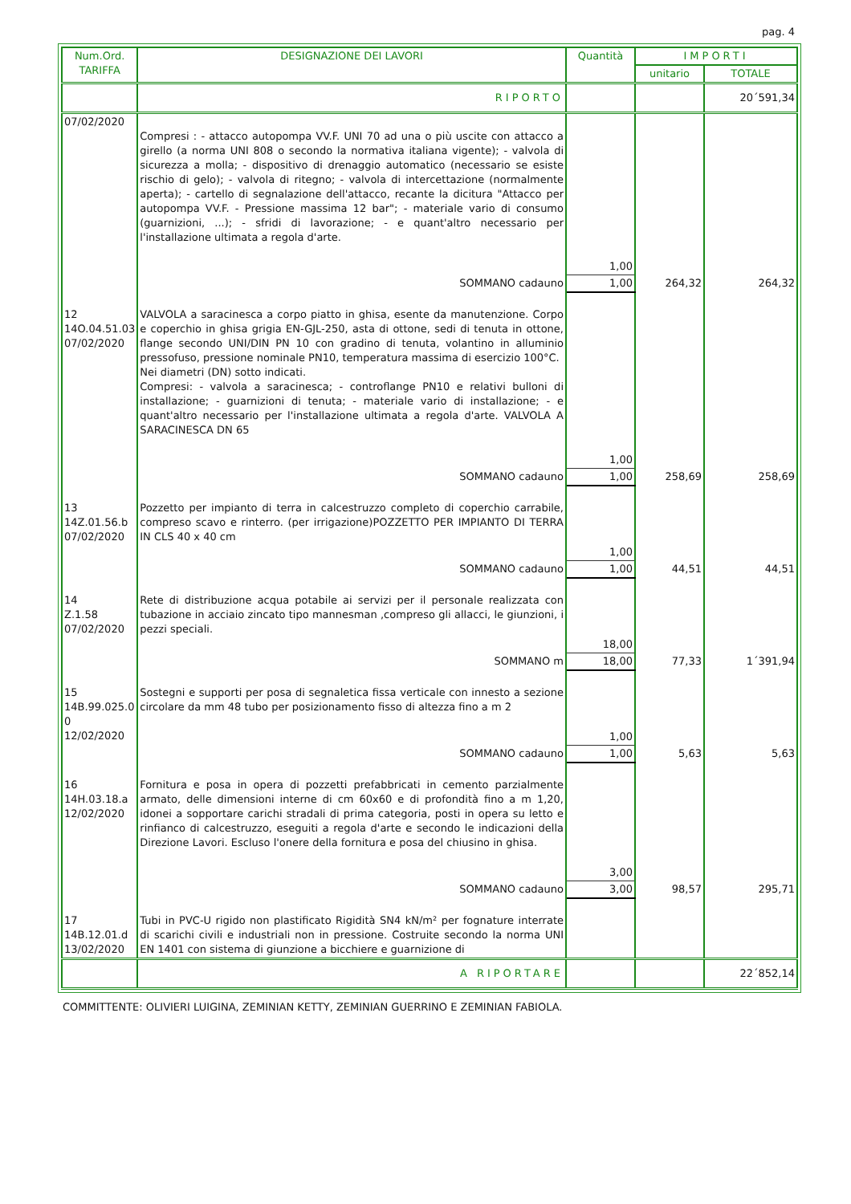pag. 4
| Num.Ord. TARIFFA | DESIGNAZIONE DEI LAVORI | Quantità | IMPORTI | |
| --- | --- | --- | --- | --- |
| | | | unitario | TOTALE |
| | RIPORTO | | | 20´591,34 |
| 07/02/2020 | Compresi : - attacco autopompa VV.F. UNI 70 ad una o più uscite con attacco a girello (a norma UNI 808 o secondo la normativa italiana vigente); - valvola di sicurezza a molla; - dispositivo di drenaggio automatico (necessario se esiste rischio di gelo); - valvola di ritegno; - valvola di intercettazione (normalmente aperta); - cartello di segnalazione dell'attacco, recante la dicitura "Attacco per autopompa VV.F. - Pressione massima 12 bar"; - materiale vario di consumo (guarnizioni, ...); - sfridi di lavorazione; - e quant'altro necessario per l'installazione ultimata a regola d'arte. | 1,00 | | |
| | SOMMANO cadauno | 1,00 | 264,32 | 264,32 |
| 12 14O.04.51.03 07/02/2020 | VALVOLA a saracinesca a corpo piatto in ghisa, esente da manutenzione. Corpo e coperchio in ghisa grigia EN-GJL-250, asta di ottone, sedi di tenuta in ottone, flange secondo UNI/DIN PN 10 con gradino di tenuta, volantino in alluminio pressofuso, pressione nominale PN10, temperatura massima di esercizio 100°C. Nei diametri (DN) sotto indicati. Compresi: - valvola a saracinesca; - controflange PN10 e relativi bulloni di installazione; - guarnizioni di tenuta; - materiale vario di installazione; - e quant'altro necessario per l'installazione ultimata a regola d'arte. VALVOLA A SARACINESCA DN 65 | 1,00 | | |
| | SOMMANO cadauno | 1,00 | 258,69 | 258,69 |
| 13 14Z.01.56.b 07/02/2020 | Pozzetto per impianto di terra in calcestruzzo completo di coperchio carrabile, compreso scavo e rinterro. (per irrigazione)POZZETTO PER IMPIANTO DI TERRA IN CLS 40 x 40 cm | 1,00 | | |
| | SOMMANO cadauno | 1,00 | 44,51 | 44,51 |
| 14 Z.1.58 07/02/2020 | Rete di distribuzione acqua potabile ai servizi per il personale realizzata con tubazione in acciaio zincato tipo mannesman ,compreso gli allacci, le giunzioni, i pezzi speciali. | 18,00 | | |
| | SOMMANO m | 18,00 | 77,33 | 1´391,94 |
| 15 14B.99.025.0 0 12/02/2020 | Sostegni e supporti per posa di segnaletica fissa verticale con innesto a sezione circolare da mm 48 tubo per posizionamento fisso di altezza fino a m 2 | 1,00 | | |
| | SOMMANO cadauno | 1,00 | 5,63 | 5,63 |
| 16 14H.03.18.a 12/02/2020 | Fornitura e posa in opera di pozzetti prefabbricati in cemento parzialmente armato, delle dimensioni interne di cm 60x60 e di profondità fino a m 1,20, idonei a sopportare carichi stradali di prima categoria, posti in opera su letto e rinfianco di calcestruzzo, eseguiti a regola d'arte e secondo le indicazioni della Direzione Lavori. Escluso l'onere della fornitura e posa del chiusino in ghisa. | 3,00 | | |
| | SOMMANO cadauno | 3,00 | 98,57 | 295,71 |
| 17 14B.12.01.d 13/02/2020 | Tubi in PVC-U rigido non plastificato Rigidità SN4 kN/m² per fognature interrate di scarichi civili e industriali non in pressione. Costruite secondo la norma UNI EN 1401 con sistema di giunzione a bicchiere e guarnizione di | | | |
| | A RIPORTARE | | | 22´852,14 |
COMMITTENTE: OLIVIERI LUIGINA, ZEMINIAN KETTY, ZEMINIAN GUERRINO E ZEMINIAN FABIOLA.